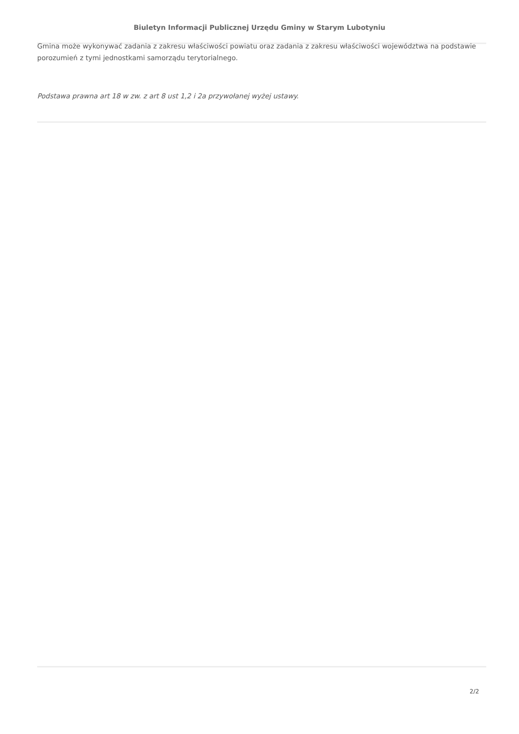Biuletyn Informacji Publicznej Urzędu Gminy w Starym Lubotyniu
Gmina może wykonywać zadania z zakresu właściwości powiatu oraz zadania z zakresu właściwości województwa na podstawie porozumień z tymi jednostkami samorządu terytorialnego.
Podstawa prawna art 18 w zw. z art 8 ust 1,2 i 2a przywołanej wyżej ustawy.
2/2